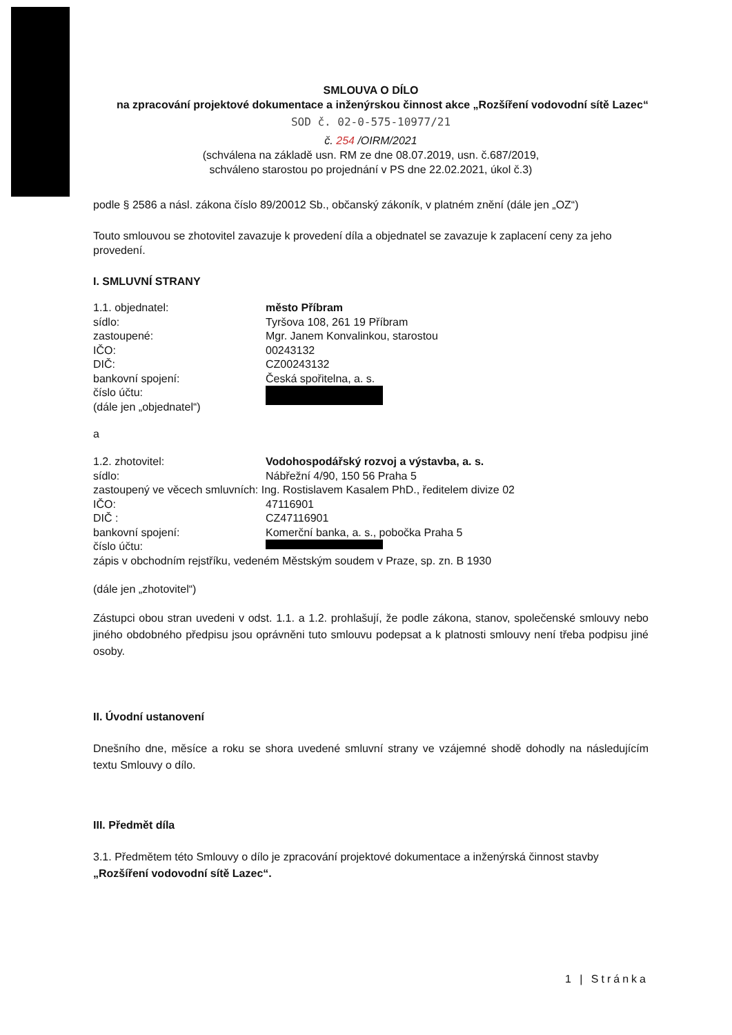SMLOUVA O DÍLO
na zpracování projektové dokumentace a inženýrskou činnost akce „Rozšíření vodovodní sítě Lazec“
SOD č. 02-0-575-10977/21
č. 254 /OIRM/2021
(schválena na základě usn. RM ze dne 08.07.2019, usn. č.687/2019,
schváleno starostou po projednání v PS dne 22.02.2021, úkol č.3)
podle § 2586 a násl. zákona číslo 89/20012 Sb., občanský zákoník, v platném znění (dále jen „OZ“)
Touto smlouvou se zhotovitel zavazuje k provedení díla a objednatel se zavazuje k zaplacení ceny za jeho provedení.
I. SMLUVNÍ STRANY
1.1. objednatel: město Příbram
sídlo: Tyršova 108, 261 19 Příbram
zastoupené: Mgr. Janem Konvalinkou, starostou
IČO: 00243132
DIČ: CZ00243132
bankovní spojení: Česká spořitelna, a. s.
číslo účtu:
(dále jen „objednatel“)
a
1.2. zhotovitel: Vodohospodářský rozvoj a výstavba, a. s.
sídlo: Nábřežní 4/90, 150 56 Praha 5
zastoupený ve věcech smluvních: Ing. Rostislavem Kasalem PhD., ředitelem divize 02
IČO: 47116901
DIČ : CZ47116901
bankovní spojení: Komerční banka, a. s., pobočka Praha 5
číslo účtu:
zápis v obchodním rejstříku, vedeném Městským soudem v Praze, sp. zn. B 1930
(dále jen „zhotovitel“)
Zástupci obou stran uvedeni v odst. 1.1. a 1.2. prohlašují, že podle zákona, stanov, společenské smlouvy nebo jiného obdobného předpisu jsou oprávněni tuto smlouvu podepsat a k platnosti smlouvy není třeba podpisu jiné osoby.
II. Úvodní ustanovení
Dnešního dne, měsíce a roku se shora uvedené smluvní strany ve vzájemné shodě dohodly na následujícím textu Smlouvy o dílo.
III. Předmět díla
3.1. Předmětem této Smlouvy o dílo je zpracování projektové dokumentace a inženýrská činnost stavby „Rozšíření vodovodní sítě Lazec“.
1 | Stránka